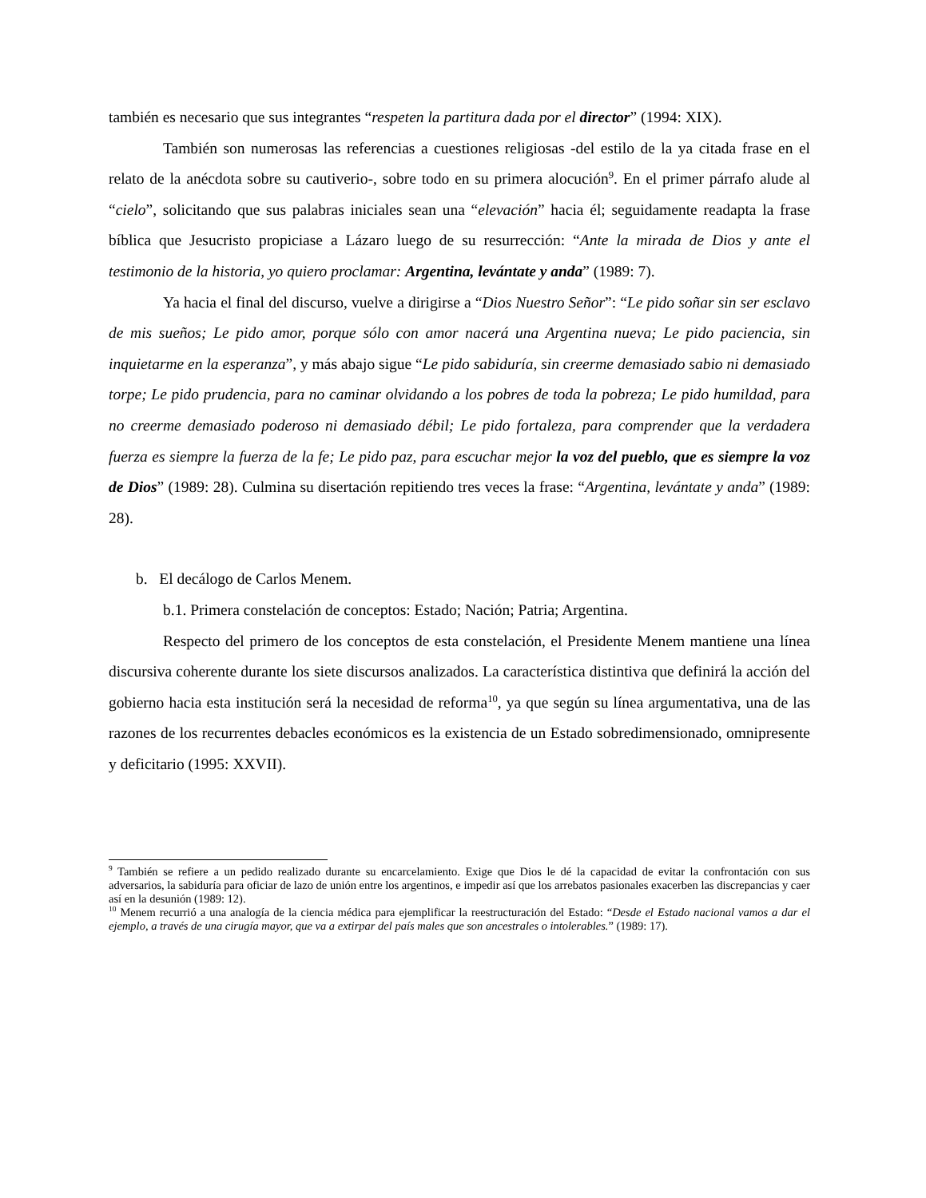también es necesario que sus integrantes “respeten la partitura dada por el director” (1994: XIX).
También son numerosas las referencias a cuestiones religiosas -del estilo de la ya citada frase en el relato de la anécdota sobre su cautiverio-, sobre todo en su primera alocución<sup>9</sup>. En el primer párrafo alude al “cielo”, solicitando que sus palabras iniciales sean una “elevación” hacia él; seguidamente readapta la frase bíblica que Jesucristo propiciase a Lázaro luego de su resurrección: “Ante la mirada de Dios y ante el testimonio de la historia, yo quiero proclamar: Argentina, levántate y anda” (1989: 7).
Ya hacia el final del discurso, vuelve a dirigirse a “Dios Nuestro Señor”: “Le pido soñar sin ser esclavo de mis sueños; Le pido amor, porque sólo con amor nacerá una Argentina nueva; Le pido paciencia, sin inquietarme en la esperanza”, y más abajo sigue “Le pido sabiduría, sin creerme demasiado sabio ni demasiado torpe; Le pido prudencia, para no caminar olvidando a los pobres de toda la pobreza; Le pido humildad, para no creerme demasiado poderoso ni demasiado débil; Le pido fortaleza, para comprender que la verdadera fuerza es siempre la fuerza de la fe; Le pido paz, para escuchar mejor la voz del pueblo, que es siempre la voz de Dios” (1989: 28). Culmina su disertación repitiendo tres veces la frase: “Argentina, levántate y anda” (1989: 28).
b. El decálogo de Carlos Menem.
b.1. Primera constelación de conceptos: Estado; Nación; Patria; Argentina.
Respecto del primero de los conceptos de esta constelación, el Presidente Menem mantiene una línea discursiva coherente durante los siete discursos analizados. La característica distintiva que definirá la acción del gobierno hacia esta institución será la necesidad de reforma<sup>10</sup>, ya que según su línea argumentativa, una de las razones de los recurrentes debacles económicos es la existencia de un Estado sobredimensionado, omnipresente y deficitario (1995: XXVII).
<sup>9</sup> También se refiere a un pedido realizado durante su encarcelamiento. Exige que Dios le dé la capacidad de evitar la confrontación con sus adversarios, la sabiduría para oficiar de lazo de unión entre los argentinos, e impedir así que los arrebatos pasionales exacerben las discrepancias y caer así en la desunión (1989: 12).
<sup>10</sup> Menem recurrió a una analogía de la ciencia médica para ejemplificar la reestructuración del Estado: “Desde el Estado nacional vamos a dar el ejemplo, a través de una cirugía mayor, que va a extirpar del país males que son ancestrales o intolerables.” (1989: 17).